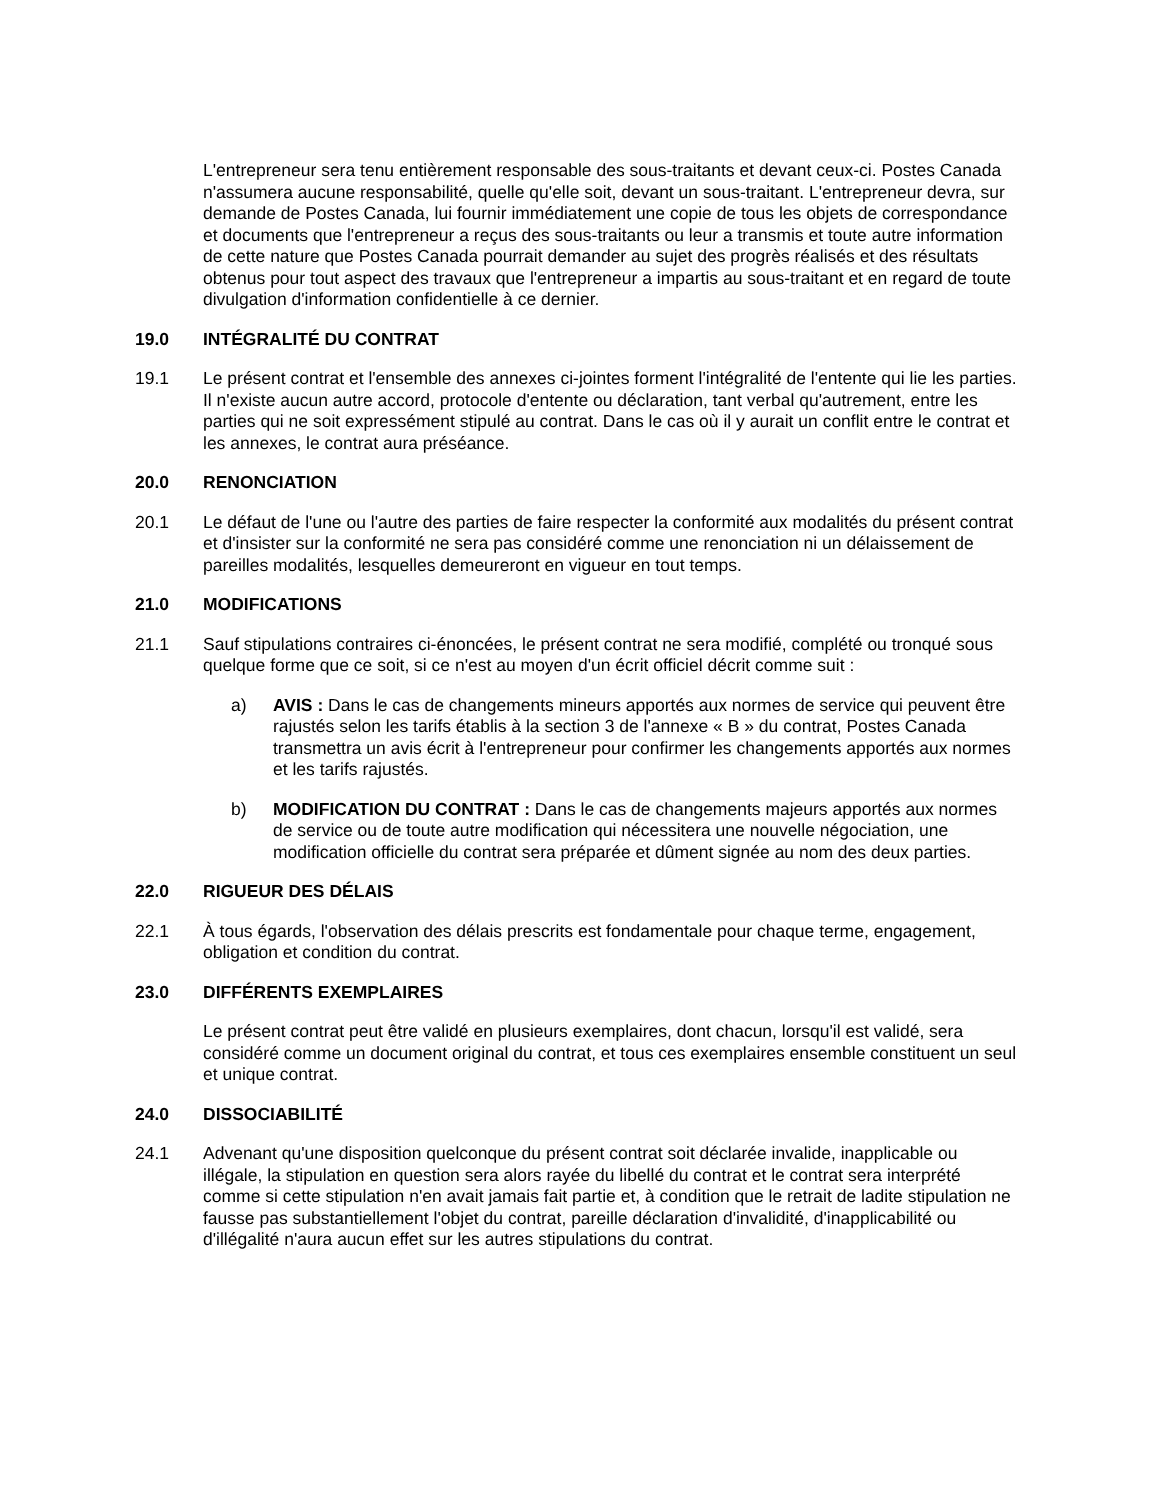L'entrepreneur sera tenu entièrement responsable des sous-traitants et devant ceux-ci. Postes Canada n'assumera aucune responsabilité, quelle qu'elle soit, devant un sous-traitant. L'entrepreneur devra, sur demande de Postes Canada, lui fournir immédiatement une copie de tous les objets de correspondance et documents que l'entrepreneur a reçus des sous-traitants ou leur a transmis et toute autre information de cette nature que Postes Canada pourrait demander au sujet des progrès réalisés et des résultats obtenus pour tout aspect des travaux que l'entrepreneur a impartis au sous-traitant et en regard de toute divulgation d'information confidentielle à ce dernier.
19.0 INTÉGRALITÉ DU CONTRAT
19.1 Le présent contrat et l'ensemble des annexes ci-jointes forment l'intégralité de l'entente qui lie les parties. Il n'existe aucun autre accord, protocole d'entente ou déclaration, tant verbal qu'autrement, entre les parties qui ne soit expressément stipulé au contrat. Dans le cas où il y aurait un conflit entre le contrat et les annexes, le contrat aura préséance.
20.0 RENONCIATION
20.1 Le défaut de l'une ou l'autre des parties de faire respecter la conformité aux modalités du présent contrat et d'insister sur la conformité ne sera pas considéré comme une renonciation ni un délaissement de pareilles modalités, lesquelles demeureront en vigueur en tout temps.
21.0 MODIFICATIONS
21.1 Sauf stipulations contraires ci-énoncées, le présent contrat ne sera modifié, complété ou tronqué sous quelque forme que ce soit, si ce n'est au moyen d'un écrit officiel décrit comme suit :
a) AVIS : Dans le cas de changements mineurs apportés aux normes de service qui peuvent être rajustés selon les tarifs établis à la section 3 de l'annexe « B » du contrat, Postes Canada transmettra un avis écrit à l'entrepreneur pour confirmer les changements apportés aux normes et les tarifs rajustés.
b) MODIFICATION DU CONTRAT : Dans le cas de changements majeurs apportés aux normes de service ou de toute autre modification qui nécessitera une nouvelle négociation, une modification officielle du contrat sera préparée et dûment signée au nom des deux parties.
22.0 RIGUEUR DES DÉLAIS
22.1 À tous égards, l'observation des délais prescrits est fondamentale pour chaque terme, engagement, obligation et condition du contrat.
23.0 DIFFÉRENTS EXEMPLAIRES
Le présent contrat peut être validé en plusieurs exemplaires, dont chacun, lorsqu'il est validé, sera considéré comme un document original du contrat, et tous ces exemplaires ensemble constituent un seul et unique contrat.
24.0 DISSOCIABILITÉ
24.1 Advenant qu'une disposition quelconque du présent contrat soit déclarée invalide, inapplicable ou illégale, la stipulation en question sera alors rayée du libellé du contrat et le contrat sera interprété comme si cette stipulation n'en avait jamais fait partie et, à condition que le retrait de ladite stipulation ne fausse pas substantiellement l'objet du contrat, pareille déclaration d'invalidité, d'inapplicabilité ou d'illégalité n'aura aucun effet sur les autres stipulations du contrat.